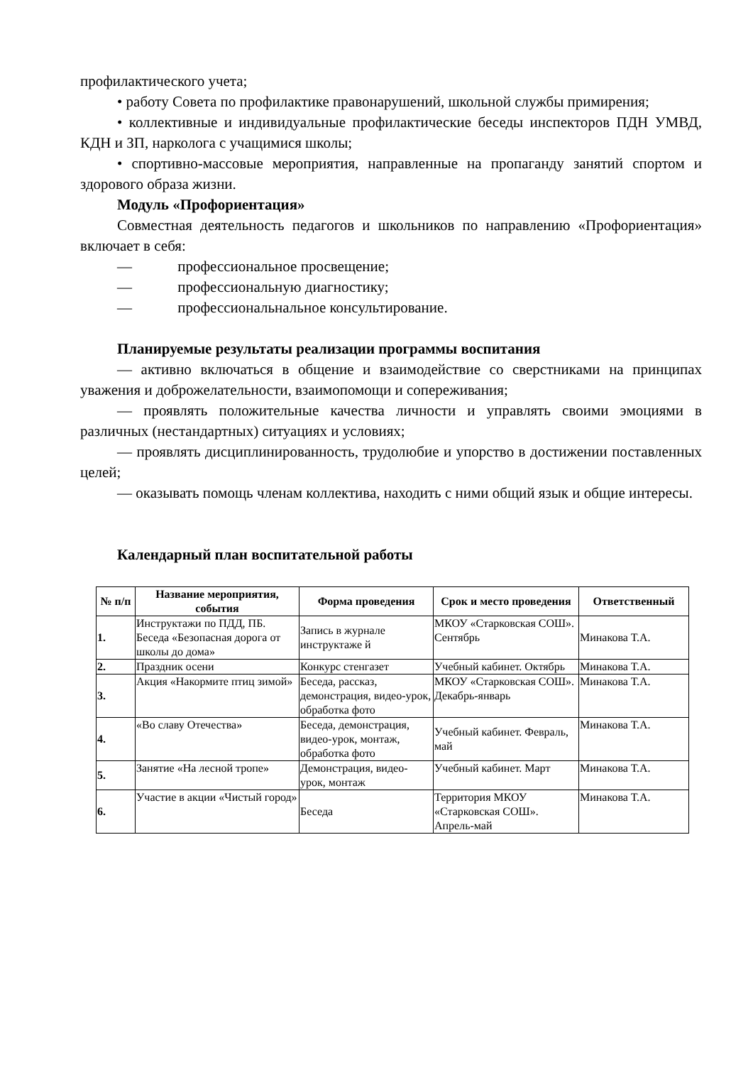профилактического учета;
• работу Совета по профилактике правонарушений, школьной службы примирения;
• коллективные и индивидуальные профилактические беседы инспекторов ПДН УМВД, КДН и ЗП, нарколога с учащимися школы;
• спортивно-массовые мероприятия, направленные на пропаганду занятий спортом и здорового образа жизни.
Модуль «Профориентация»
Совместная деятельность педагогов и школьников по направлению «Профориентация» включает в себя:
— профессиональное просвещение;
— профессиональную диагностику;
— профессиональнальное консультирование.
Планируемые результаты реализации программы воспитания
— активно включаться в общение и взаимодействие со сверстниками на принципах уважения и доброжелательности, взаимопомощи и сопереживания;
— проявлять положительные качества личности и управлять своими эмоциями в различных (нестандартных) ситуациях и условиях;
— проявлять дисциплинированность, трудолюбие и упорство в достижении поставленных целей;
— оказывать помощь членам коллектива, находить с ними общий язык и общие интересы.
Календарный план воспитательной работы
| № п/п | Название мероприятия, события | Форма проведения | Срок и место проведения | Ответственный |
| --- | --- | --- | --- | --- |
| 1. | Инструктажи по ПДД, ПБ. Беседа «Безопасная дорога от школы до дома» | Запись в журнале инструктаже й | МКОУ «Старковская СОШ». Сентябрь | Минакова Т.А. |
| 2. | Праздник осени | Конкурс стенгазет | Учебный кабинет. Октябрь | Минакова Т.А. |
| 3. | Акция «Накормите птиц зимой» | Беседа, рассказ, демонстрация, видео-урок, обработка фото | МКОУ «Старковская СОШ». Декабрь-январь | Минакова Т.А. |
| 4. | «Во славу Отечества» | Беседа, демонстрация, видео-урок, монтаж, обработка фото | Учебный кабинет. Февраль, май | Минакова Т.А. |
| 5. | Занятие «На лесной тропе» | Демонстрация, видео-урок, монтаж | Учебный кабинет. Март | Минакова Т.А. |
| 6. | Участие в акции «Чистый город» | Беседа | Территория МКОУ «Старковская СОШ». Апрель-май | Минакова Т.А. |